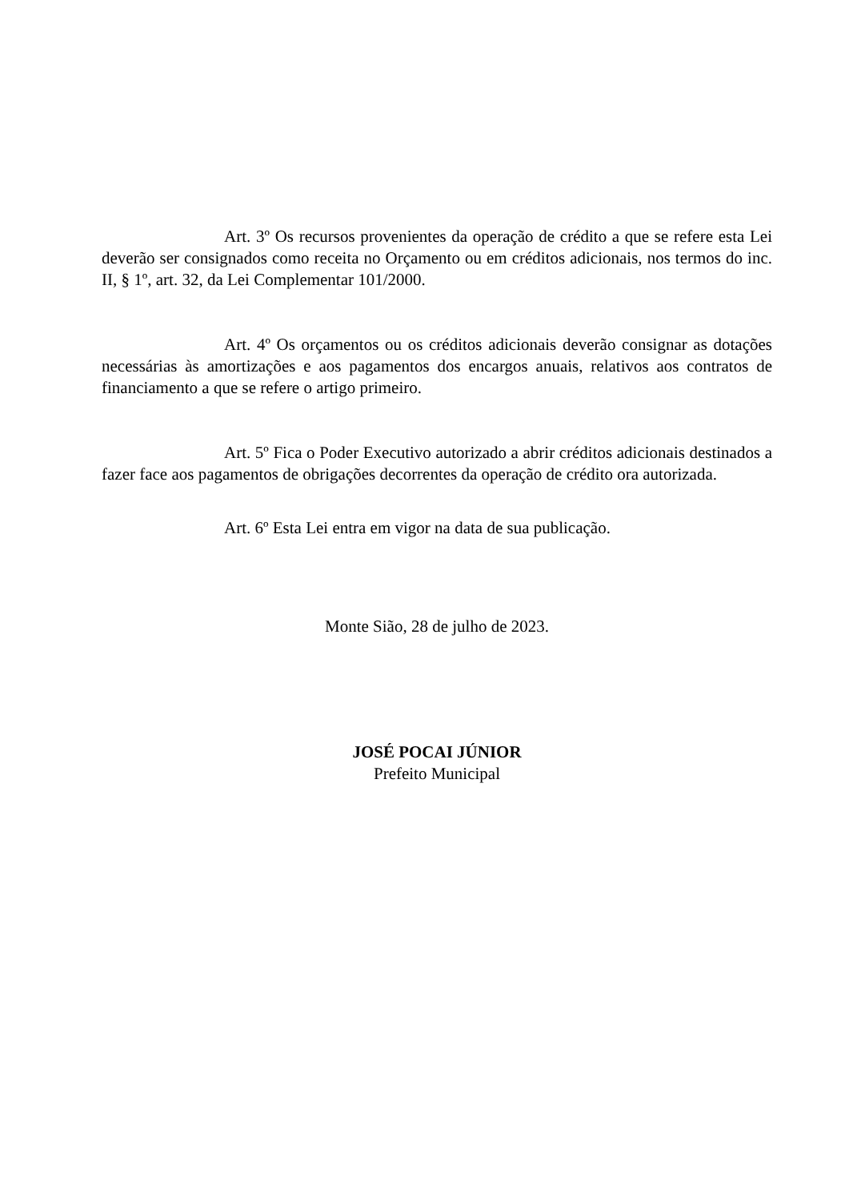Art. 3º Os recursos provenientes da operação de crédito a que se refere esta Lei deverão ser consignados como receita no Orçamento ou em créditos adicionais, nos termos do inc. II, § 1º, art. 32, da Lei Complementar 101/2000.
Art. 4º Os orçamentos ou os créditos adicionais deverão consignar as dotações necessárias às amortizações e aos pagamentos dos encargos anuais, relativos aos contratos de financiamento a que se refere o artigo primeiro.
Art. 5º Fica o Poder Executivo autorizado a abrir créditos adicionais destinados a fazer face aos pagamentos de obrigações decorrentes da operação de crédito ora autorizada.
Art. 6º Esta Lei entra em vigor na data de sua publicação.
Monte Sião, 28 de julho de 2023.
JOSÉ POCAI JÚNIOR
Prefeito Municipal